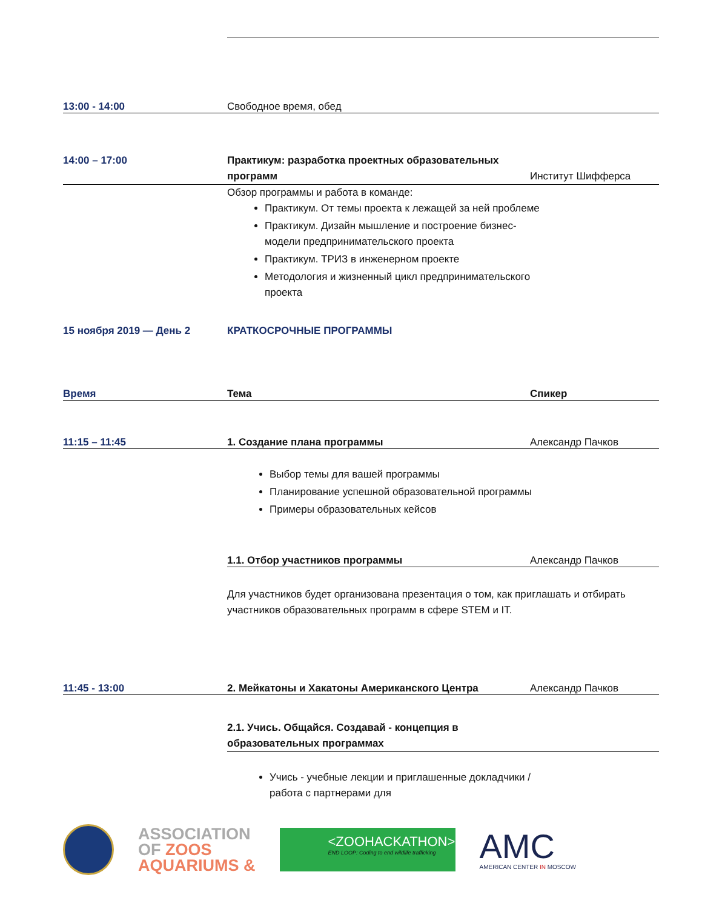13:00 - 14:00 Свободное время, обед
14:00 – 17:00 Практикум: разработка проектных образовательных программ
Институт Шифферса
Обзор программы и работа в команде:
Практикум. От темы проекта к лежащей за ней проблеме
Практикум. Дизайн мышление и построение бизнес-модели предпринимательского проекта
Практикум. ТРИЗ в инженерном проекте
Методология и жизненный цикл предпринимательского проекта
15 ноября 2019 — День 2 КРАТКОСРОЧНЫЕ ПРОГРАММЫ
Время Тема Спикер
11:15 – 11:45 1. Создание плана программы Александр Пачков
Выбор темы для вашей программы
Планирование успешной образовательной программы
Примеры образовательных кейсов
1.1. Отбор участников программы Александр Пачков
Для участников будет организована презентация о том, как приглашать и отбирать участников образовательных программ в сфере STEM и IT.
11:45 - 13:00 2. Мейкатоны и Хакатоны Американского Центра Александр Пачков
2.1. Учись. Общайся. Создавай - концепция в образовательных программах
Учись - учебные лекции и приглашенные докладчики / работа с партнерами для
ASSOCIATION
OF ZOOS
AQUARIUMS &
<ZOOHACKATHON>
END LOOP: Coding to end wildlife trafficking
AMC
AMERICAN CENTER IN MOSCOW